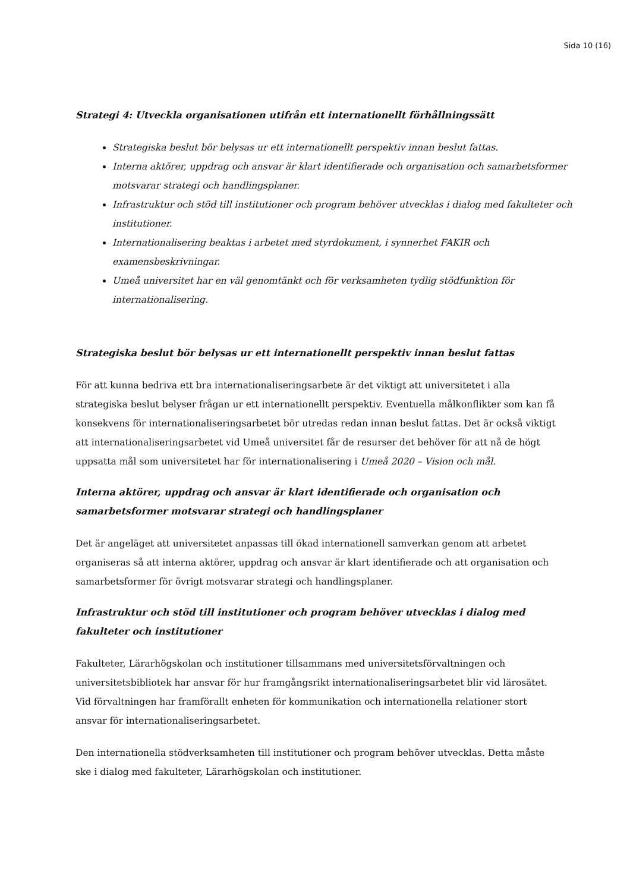Sida 10 (16)
Strategi 4: Utveckla organisationen utifrån ett internationellt förhållningssätt
Strategiska beslut bör belysas ur ett internationellt perspektiv innan beslut fattas.
Interna aktörer, uppdrag och ansvar är klart identifierade och organisation och samarbetsformer motsvarar strategi och handlingsplaner.
Infrastruktur och stöd till institutioner och program behöver utvecklas i dialog med fakulteter och institutioner.
Internationalisering beaktas i arbetet med styrdokument, i synnerhet FAKIR och examensbeskrivningar.
Umeå universitet har en väl genomtänkt och för verksamheten tydlig stödfunktion för internationalisering.
Strategiska beslut bör belysas ur ett internationellt perspektiv innan beslut fattas
För att kunna bedriva ett bra internationaliseringsarbete är det viktigt att universitetet i alla strategiska beslut belyser frågan ur ett internationellt perspektiv. Eventuella målkonflikter som kan få konsekvens för internationaliseringsarbetet bör utredas redan innan beslut fattas. Det är också viktigt att internationaliseringsarbetet vid Umeå universitet får de resurser det behöver för att nå de högt uppsatta mål som universitetet har för internationalisering i Umeå 2020 – Vision och mål.
Interna aktörer, uppdrag och ansvar är klart identifierade och organisation och samarbetsformer motsvarar strategi och handlingsplaner
Det är angeläget att universitetet anpassas till ökad internationell samverkan genom att arbetet organiseras så att interna aktörer, uppdrag och ansvar är klart identifierade och att organisation och samarbetsformer för övrigt motsvarar strategi och handlingsplaner.
Infrastruktur och stöd till institutioner och program behöver utvecklas i dialog med fakulteter och institutioner
Fakulteter, Lärarhögskolan och institutioner tillsammans med universitetsförvaltningen och universitetsbibliotek har ansvar för hur framgångsrikt internationaliseringsarbetet blir vid lärosätet. Vid förvaltningen har framförallt enheten för kommunikation och internationella relationer stort ansvar för internationaliseringsarbetet.
Den internationella stödverksamheten till institutioner och program behöver utvecklas. Detta måste ske i dialog med fakulteter, Lärarhögskolan och institutioner.